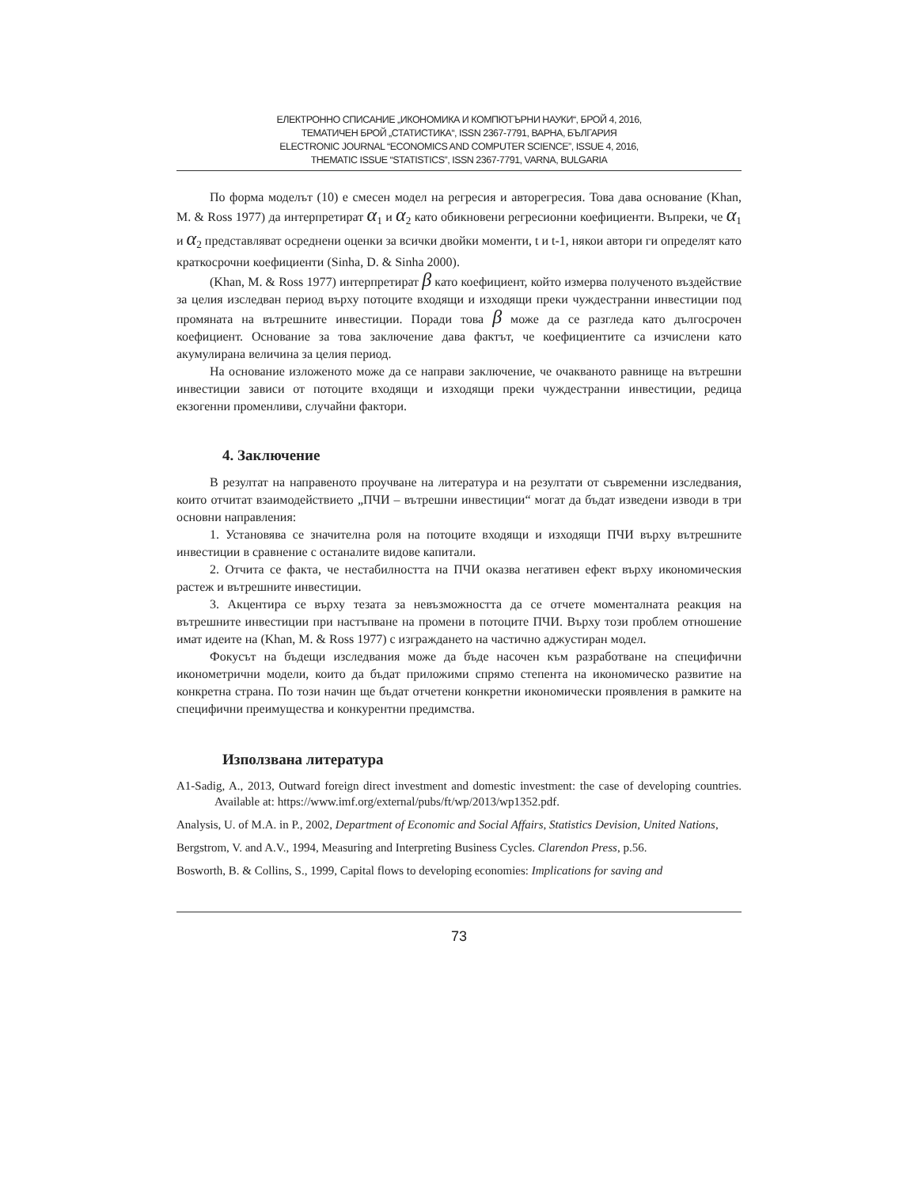ЕЛЕКТРОННО СПИСАНИЕ „ИКОНОМИКА И КОМПЮТЪРНИ НАУКИ“, БРОЙ 4, 2016,
ТЕМАТИЧЕН БРОЙ „СТАТИСТИКА“, ISSN 2367-7791, ВАРНА, БЪЛГАРИЯ
ELECTRONIC JOURNAL “ECONOMICS AND COMPUTER SCIENCE”, ISSUE 4, 2016,
THEMATIC ISSUE “STATISTICS”, ISSN 2367-7791, VARNA, BULGARIA
По форма моделът (10) е смесен модел на регресия и авторегресия. Това дава основание (Khan, M. & Ross 1977) да интерпретират α<sub>1</sub> и α<sub>2</sub> като обикновени регресионни коефициенти. Въпреки, че α<sub>1</sub> и α<sub>2</sub> представляват осреднени оценки за всички двойки моменти, t и t-1, някои автори ги определят като краткосрочни коефициенти (Sinha, D. & Sinha 2000).
(Khan, M. & Ross 1977) интерпретират β като коефициент, който измерва полученото въздействие за целия изследван период върху потоците входящи и изходящи преки чуждестранни инвестиции под промяната на вътрешните инвестиции. Поради това β може да се разгледа като дългосрочен коефициент. Основание за това заключение дава фактът, че коефициентите са изчислени като акумулирана величина за целия период.
На основание изложеното може да се направи заключение, че очакваното равнище на вътрешни инвестиции зависи от потоците входящи и изходящи преки чуждестранни инвестиции, редица екзогенни променливи, случайни фактори.
4. Заключение
В резултат на направеното проучване на литература и на резултати от съвременни изследвания, които отчитат взаимодействието „ПЧИ – вътрешни инвестиции“ могат да бъдат изведени изводи в три основни направления:
1. Установява се значителна роля на потоците входящи и изходящи ПЧИ върху вътрешните инвестиции в сравнение с останалите видове капитали.
2. Отчита се факта, че нестабилността на ПЧИ оказва негативен ефект върху икономическия растеж и вътрешните инвестиции.
3. Акцентира се върху тезата за невъзможността да се отчете моменталната реакция на вътрешните инвестиции при настъпване на промени в потоците ПЧИ. Върху този проблем отношение имат идеите на (Khan, M. & Ross 1977) с изграждането на частично аджустиран модел.
Фокусът на бъдещи изследвания може да бъде насочен към разработване на специфични иконометрични модели, които да бъдат приложими спрямо степента на икономическо развитие на конкретна страна. По този начин ще бъдат отчетени конкретни икономически проявления в рамките на специфични преимущества и конкурентни предимства.
Използвана литература
A1-Sadig, A., 2013, Outward foreign direct investment and domestic investment: the case of developing countries. Available at: https://www.imf.org/external/pubs/ft/wp/2013/wp1352.pdf.
Analysis, U. of M.A. in P., 2002, Department of Economic and Social Affairs, Statistics Devision, United Nations,
Bergstrom, V. and A.V., 1994, Measuring and Interpreting Business Cycles. Clarendon Press, p.56.
Bosworth, B. & Collins, S., 1999, Capital flows to developing economies: Implications for saving and
73